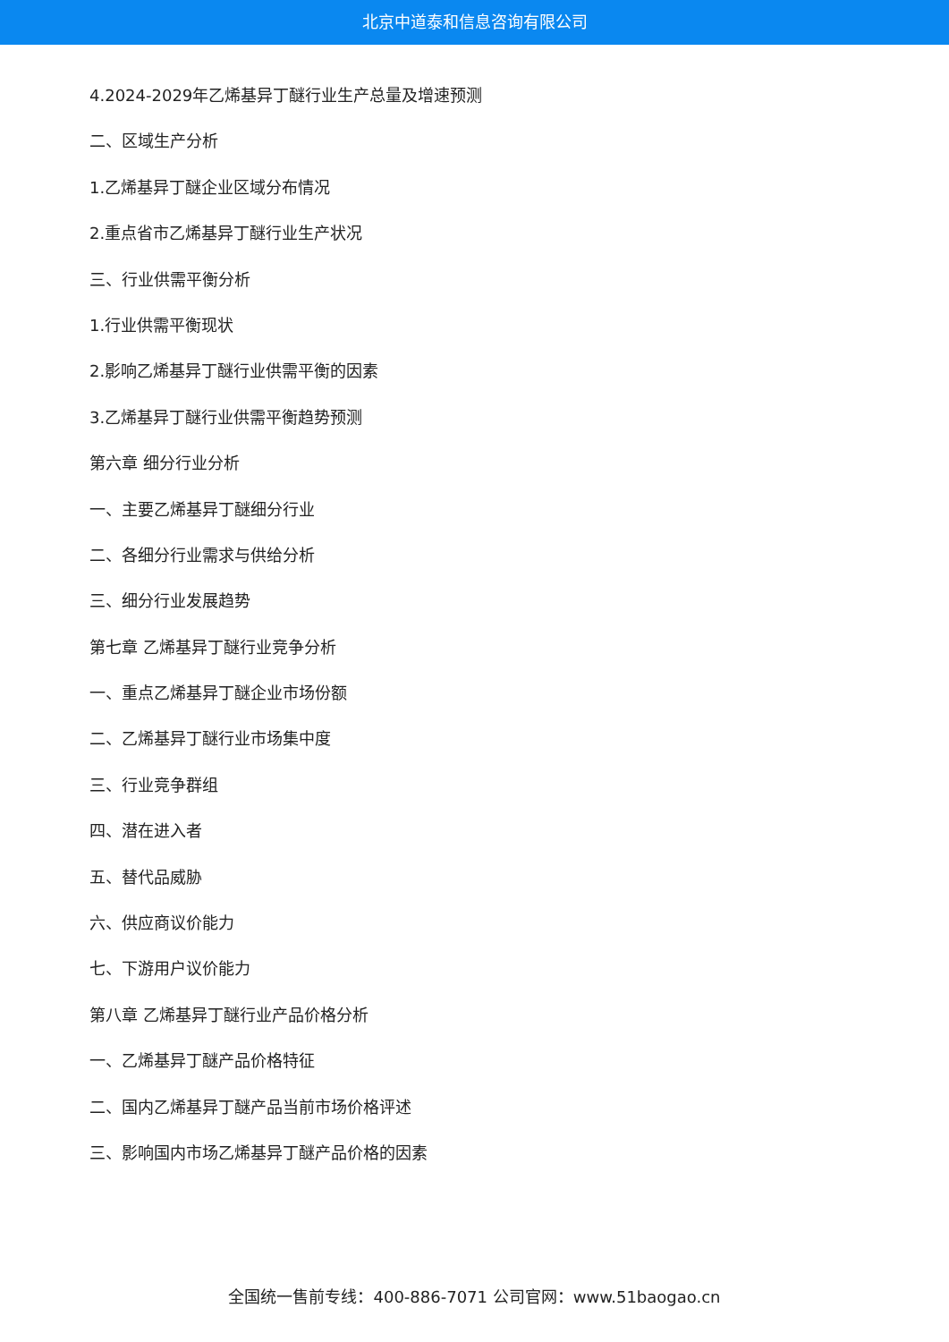北京中道泰和信息咨询有限公司
4.2024-2029年乙烯基异丁醚行业生产总量及增速预测
二、区域生产分析
1.乙烯基异丁醚企业区域分布情况
2.重点省市乙烯基异丁醚行业生产状况
三、行业供需平衡分析
1.行业供需平衡现状
2.影响乙烯基异丁醚行业供需平衡的因素
3.乙烯基异丁醚行业供需平衡趋势预测
第六章 细分行业分析
一、主要乙烯基异丁醚细分行业
二、各细分行业需求与供给分析
三、细分行业发展趋势
第七章 乙烯基异丁醚行业竞争分析
一、重点乙烯基异丁醚企业市场份额
二、乙烯基异丁醚行业市场集中度
三、行业竞争群组
四、潜在进入者
五、替代品威胁
六、供应商议价能力
七、下游用户议价能力
第八章 乙烯基异丁醚行业产品价格分析
一、乙烯基异丁醚产品价格特征
二、国内乙烯基异丁醚产品当前市场价格评述
三、影响国内市场乙烯基异丁醚产品价格的因素
全国统一售前专线：400-886-7071 公司官网：www.51baogao.cn